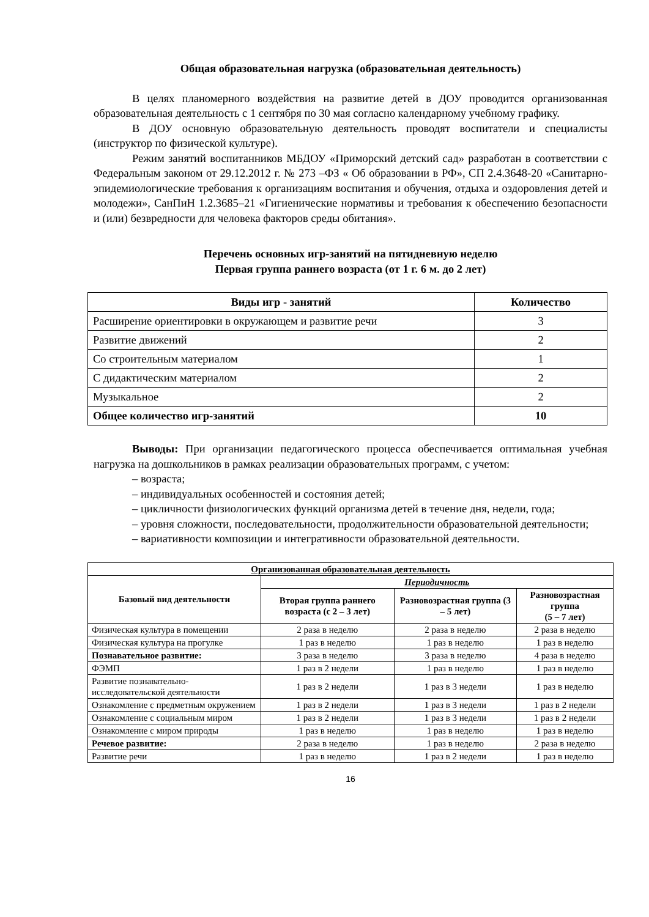Общая образовательная нагрузка (образовательная деятельность)
В целях планомерного воздействия на развитие детей в ДОУ проводится организованная образовательная деятельность с 1 сентября по 30 мая согласно календарному учебному графику.
В ДОУ основную образовательную деятельность проводят воспитатели и специалисты (инструктор по физической культуре).
Режим занятий воспитанников МБДОУ «Приморский детский сад» разработан в соответствии с Федеральным законом от 29.12.2012 г. № 273 –ФЗ « Об образовании в РФ», СП 2.4.3648-20 «Санитарно-эпидемиологические требования к организациям воспитания и обучения, отдыха и оздоровления детей и молодежи», СанПиН 1.2.3685–21 «Гигиенические нормативы и требования к обеспечению безопасности и (или) безвредности для человека факторов среды обитания».
Перечень основных игр-занятий на пятидневную неделю
Первая группа раннего возраста (от 1 г. 6 м. до 2 лет)
| Виды игр - занятий | Количество |
| --- | --- |
| Расширение ориентировки в окружающем и развитие речи | 3 |
| Развитие движений | 2 |
| Со строительным материалом | 1 |
| С дидактическим материалом | 2 |
| Музыкальное | 2 |
| Общее количество игр-занятий | 10 |
Выводы: При организации педагогического процесса обеспечивается оптимальная учебная нагрузка на дошкольников в рамках реализации образовательных программ, с учетом:
– возраста;
– индивидуальных особенностей и состояния детей;
– цикличности физиологических функций организма детей в течение дня, недели, года;
– уровня сложности, последовательности, продолжительности образовательной деятельности;
– вариативности композиции и интегративности образовательной деятельности.
| Организованная образовательная деятельность | | | |
| --- | --- | --- | --- |
| Базовый вид деятельности | Периодичность | | |
| | Вторая группа раннего возраста (с 2 – 3 лет) | Разновозрастная группа (3 – 5 лет) | Разновозрастная группа (5 – 7 лет) |
| Физическая культура в помещении | 2 раза в неделю | 2 раза в неделю | 2 раза в неделю |
| Физическая культура на прогулке | 1 раз в неделю | 1 раз в неделю | 1 раз в неделю |
| Познавательное развитие: | 3 раза в неделю | 3 раза в неделю | 4 раза в неделю |
| ФЭМП | 1 раз в 2 недели | 1 раз в неделю | 1 раз в неделю |
| Развитие познавательно-исследовательской деятельности | 1 раз в 2 недели | 1 раз в 3 недели | 1 раз в неделю |
| Ознакомление с предметным окружением | 1 раз в 2 недели | 1 раз в 3 недели | 1 раз в 2 недели |
| Ознакомление с социальным миром | 1 раз в 2 недели | 1 раз в 3 недели | 1 раз в 2 недели |
| Ознакомление с миром природы | 1 раз в неделю | 1 раз в неделю | 1 раз в неделю |
| Речевое развитие: | 2 раза в неделю | 1 раз в неделю | 2 раза в неделю |
| Развитие речи | 1 раз в неделю | 1 раз в 2 недели | 1 раз в неделю |
16